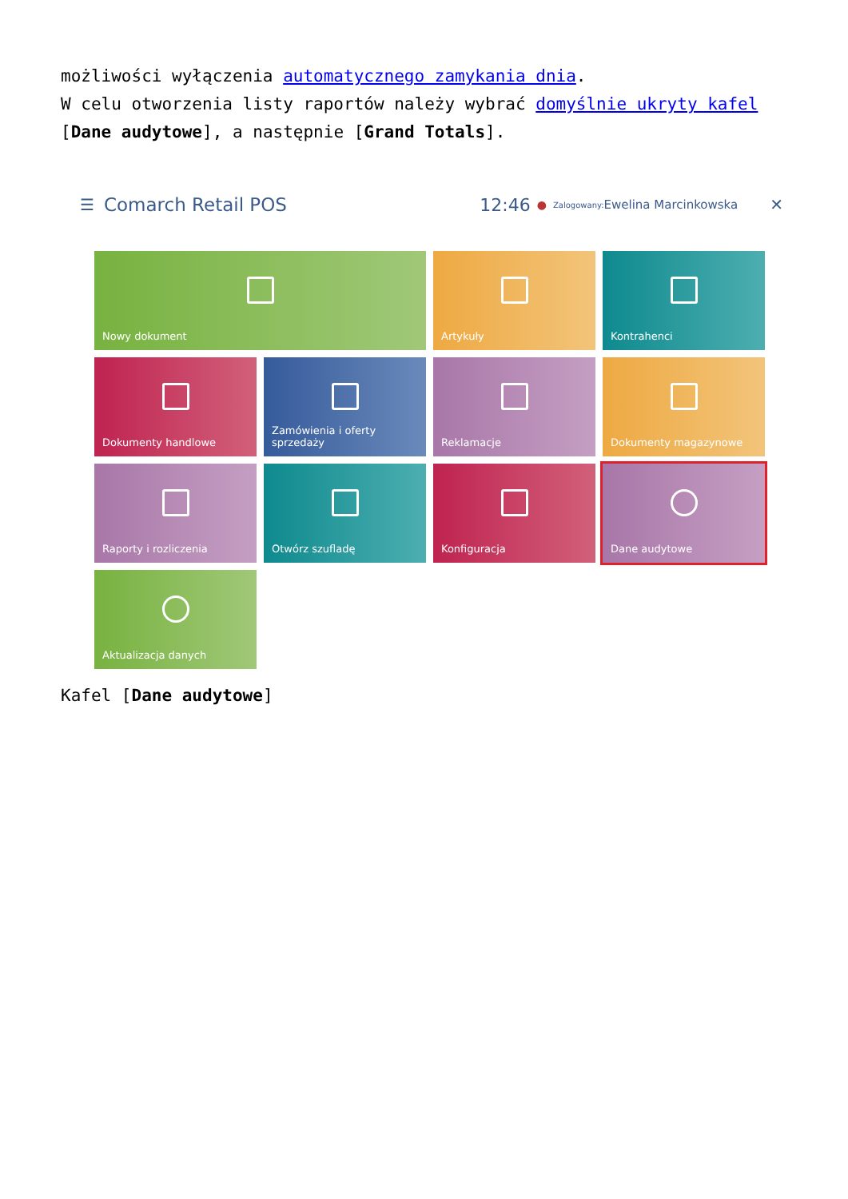możliwości wyłączenia automatycznego zamykania dnia.
W celu otworzenia listy raportów należy wybrać domyślnie ukryty kafel [Dane audytowe], a następnie [Grand Totals].
☰ Comarch Retail POS 12:46 ● Zalogowany: Ewelina Marcinkowska ✕
Nowy dokument
Artykuły
Kontrahenci
Dokumenty handlowe
Zamówienia i oferty sprzedaży
Reklamacje
Dokumenty magazynowe
Raporty i rozliczenia
Otwórz szufladę
Konfiguracja
Dane audytowe
Aktualizacja danych
Kafel [Dane audytowe]